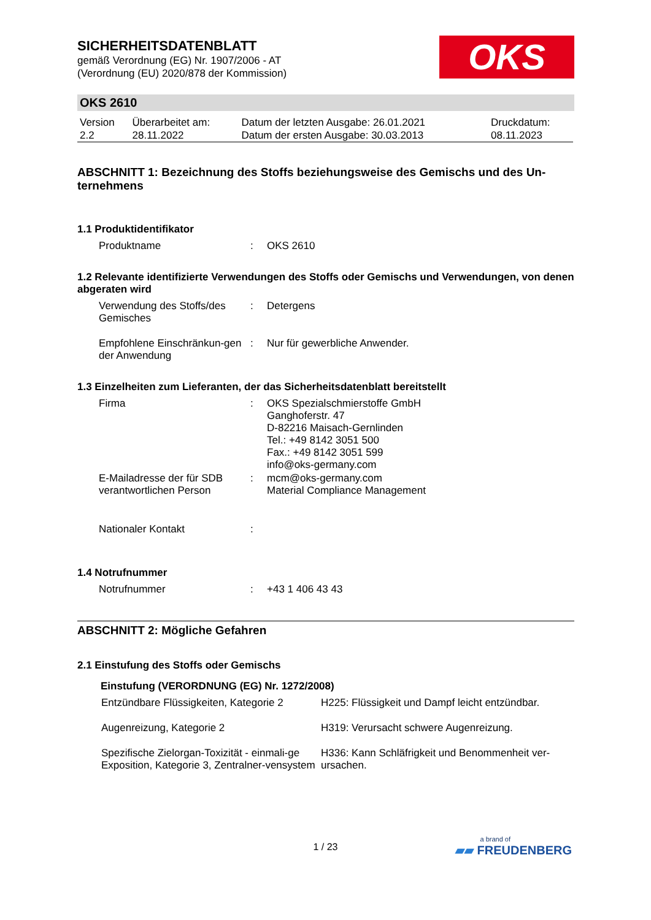OKS
SICHERHEITSDATENBLATT
gemäß Verordnung (EG) Nr. 1907/2006 - AT
(Verordnung (EU) 2020/878 der Kommission)
OKS 2610
| Version 2.2 | Überarbeitet am: 28.11.2022 | Datum der letzten Ausgabe: 26.01.2021 Datum der ersten Ausgabe: 30.03.2013 | Druckdatum: 08.11.2023 |
ABSCHNITT 1: Bezeichnung des Stoffs beziehungsweise des Gemischs und des Un-ternehmens
1.1 Produktidentifikator
| Produktname | : | OKS 2610 |
1.2 Relevante identifizierte Verwendungen des Stoffs oder Gemischs und Verwendungen, von denen abgeraten wird
| Verwendung des Stoffs/des Gemisches | : | Detergens |
| Empfohlene Einschränkun-gen der Anwendung | : | Nur für gewerbliche Anwender. |
1.3 Einzelheiten zum Lieferanten, der das Sicherheitsdatenblatt bereitstellt
| Firma | : | OKS Spezialschmierstoffe GmbH Ganghoferstr. 47 D-82216 Maisach-Gernlinden Tel.: +49 8142 3051 500 Fax.: +49 8142 3051 599 info@oks-germany.com |
| E-Mailadresse der für SDB verantwortlichen Person | : | mcm@oks-germany.com Material Compliance Management |
| Nationaler Kontakt | : | |
1.4 Notrufnummer
| Notrufnummer | : | +43 1 406 43 43 |
ABSCHNITT 2: Mögliche Gefahren
2.1 Einstufung des Stoffs oder Gemischs
Einstufung (VERORDNUNG (EG) Nr. 1272/2008)
| Entzündbare Flüssigkeiten, Kategorie 2 | H225: Flüssigkeit und Dampf leicht entzündbar. |
| Augenreizung, Kategorie 2 | H319: Verursacht schwere Augenreizung. |
| Spezifische Zielorgan-Toxizität - einmali-ge Exposition, Kategorie 3, Zentralner-vensystem | H336: Kann Schläfrigkeit und Benommenheit ver-ursachen. |
1 / 23
a brand of
▰▰ FREUDENBERG